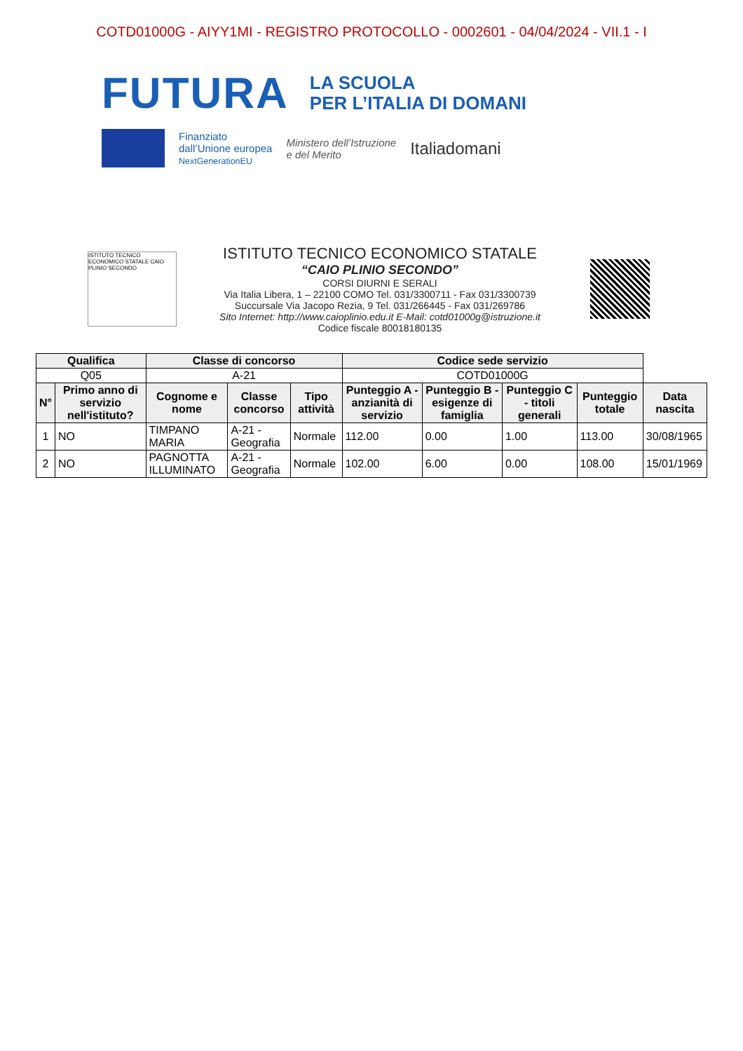COTD01000G - AIYY1MI - REGISTRO PROTOCOLLO - 0002601 - 04/04/2024 - VII.1 - I
FUTURA
LA SCUOLA
PER L’ITALIA DI DOMANI
Finanziato
dall’Unione europea
NextGenerationEU
Ministero dell’Istruzione
e del Merito
Italiadomani
ISTITUTO TECNICO ECONOMICO STATALE CAIO PLINIO SECONDO
ISTITUTO TECNICO ECONOMICO STATALE
“CAIO PLINIO SECONDO”
CORSI DIURNI E SERALI
Via Italia Libera, 1 – 22100 COMO Tel. 031/3300711 - Fax 031/3300739
Succursale Via Jacopo Rezia, 9 Tel. 031/266445 - Fax 031/269786
Sito Internet: http://www.caioplinio.edu.it E-Mail: cotd01000g@istruzione.it
Codice fiscale 80018180135
| Qualifica | | Classe di concorso | | | Codice sede servizio | | | | |
| --- | --- | --- | --- | --- | --- | --- | --- | --- | --- |
| Q05 | | A-21 | | | COTD01000G | | | | |
| N° | Primo anno di servizio nell'istituto? | Cognome e nome | Classe concorso | Tipo attività | Punteggio A - anzianità di servizio | Punteggio B - esigenze di famiglia | Punteggio C - titoli generali | Punteggio totale | Data nascita |
| 1 | NO | TIMPANO MARIA | A-21 - Geografia | Normale | 112.00 | 0.00 | 1.00 | 113.00 | 30/08/1965 |
| 2 | NO | PAGNOTTA ILLUMINATO | A-21 - Geografia | Normale | 102.00 | 6.00 | 0.00 | 108.00 | 15/01/1969 |